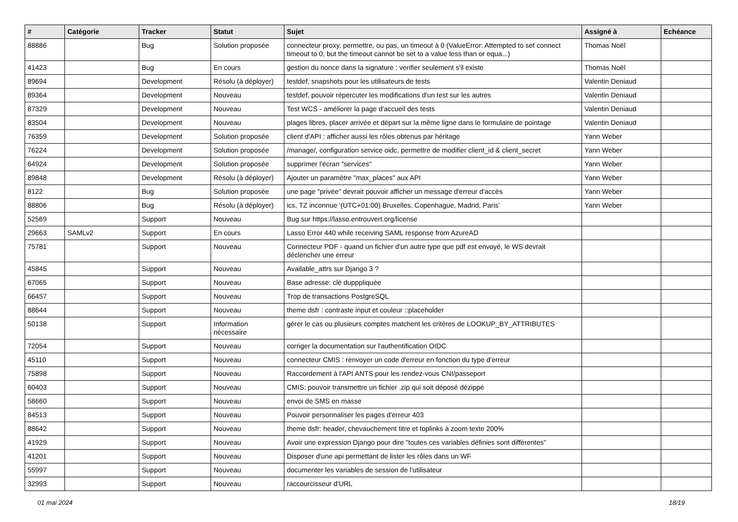| # | Catégorie | Tracker | Statut | Sujet | Assigné à | Echéance |
| --- | --- | --- | --- | --- | --- | --- |
| 88886 | | Bug | Solution proposée | connecteur proxy, permettre, ou pas, un timeout à 0 (ValueError: Attempted to set connect timeout to 0, but the timeout cannot be set to a value less than or equa...) | Thomas Noël | |
| 41423 | | Bug | En cours | gestion du nonce dans la signature : verifier seulement s'il existe | Thomas Noël | |
| 89694 | | Development | Résolu (à déployer) | testdef, snapshots pour les utilisateurs de tests | Valentin Deniaud | |
| 89364 | | Development | Nouveau | testdef, pouvoir répercuter les modifications d'un test sur les autres | Valentin Deniaud | |
| 87329 | | Development | Nouveau | Test WCS - améliorer la page d'accueil des tests | Valentin Deniaud | |
| 83504 | | Development | Nouveau | plages libres, placer arrivée et départ sur la même ligne dans le formulaire de pointage | Valentin Deniaud | |
| 76359 | | Development | Solution proposée | client d'API : afficher aussi les rôles obtenus par héritage | Yann Weber | |
| 76224 | | Development | Solution proposée | /manage/, configuration service oidc, permettre de modifier client_id & client_secret | Yann Weber | |
| 64924 | | Development | Solution proposée | supprimer l'écran "services" | Yann Weber | |
| 89848 | | Development | Résolu (à déployer) | Ajouter un paramètre "max_places" aux API | Yann Weber | |
| 8122 | | Bug | Solution proposée | une page "privée" devrait pouvoir afficher un message d'erreur d'accès | Yann Weber | |
| 88806 | | Bug | Résolu (à déployer) | ics, TZ inconnue '(UTC+01:00) Bruxelles, Copenhague, Madrid, Paris' | Yann Weber | |
| 52569 | | Support | Nouveau | Bug sur https://lasso.entrouvert.org/license | | |
| 29663 | SAMLv2 | Support | En cours | Lasso Error 440 while receiving SAML response from AzureAD | | |
| 75781 | | Support | Nouveau | Connecteur PDF - quand un fichier d'un autre type que pdf est envoyé, le WS devrait déclencher une erreur | | |
| 45845 | | Support | Nouveau | Available_attrs sur Django 3 ? | | |
| 67065 | | Support | Nouveau | Base adresse: clé dupppliquée | | |
| 66457 | | Support | Nouveau | Trop de transactions PostgreSQL | | |
| 88644 | | Support | Nouveau | theme dsfr : contraste input et couleur ::placeholder | | |
| 50138 | | Support | Information nécessaire | gérer le cas ou plusieurs comptes matchent les critères de LOOKUP_BY_ATTRIBUTES | | |
| 72054 | | Support | Nouveau | corriger la documentation sur l'authentification OIDC | | |
| 45110 | | Support | Nouveau | connecteur CMIS : renvoyer un code d'erreur en fonction du type d'erreur | | |
| 75898 | | Support | Nouveau | Raccordement à l'API ANTS pour les rendez-vous CNI/passeport | | |
| 60403 | | Support | Nouveau | CMIS: pouvoir transmettre un fichier .zip qui soit déposé dézippé | | |
| 58660 | | Support | Nouveau | envoi de SMS en masse | | |
| 84513 | | Support | Nouveau | Pouvoir personnaliser les pages d'erreur 403 | | |
| 88642 | | Support | Nouveau | theme dsfr: header, chevauchement titre et toplinks à zoom texte 200% | | |
| 41929 | | Support | Nouveau | Avoir une expression Django pour dire "toutes ces variables définies sont différentes" | | |
| 41201 | | Support | Nouveau | Disposer d'une api permettant de lister les rôles dans un WF | | |
| 55997 | | Support | Nouveau | documenter les variables de session de l'utilisateur | | |
| 32993 | | Support | Nouveau | raccourcisseur d'URL | | |
01 mai 2024 18/19